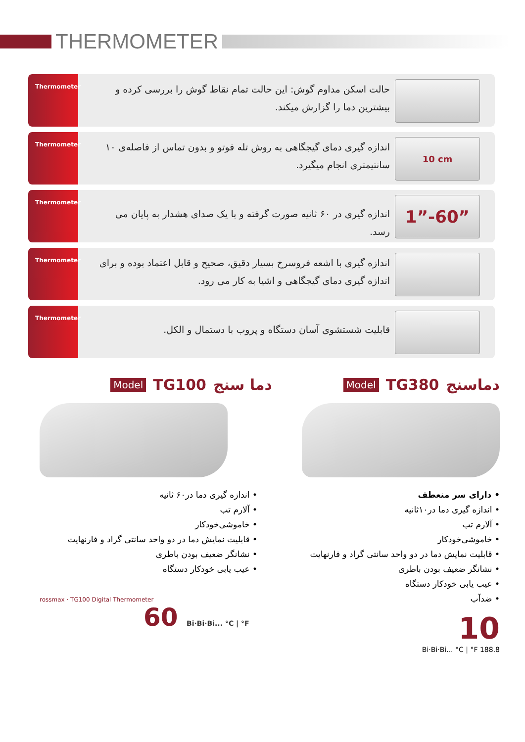THERMOMETER
Thermometer
حالت اسکن مداوم گوش: این حالت تمام نقاط گوش را بررسی کرده و بیشترین دما را گزارش میکند.
Thermometer
اندازه گیری دمای گیجگاهی به روش تله فوتو و بدون تماس از فاصله‌ی ۱۰ سانتیمتری انجام میگیرد.
10 cm
Thermometer
اندازه گیری در ۶۰ ثانیه صورت گرفته و با یک صدای هشدار به پایان می رسد.
1”-60”
Thermometer
اندازه گیری با اشعه فروسرخ بسیار دقیق، صحیح و قابل اعتماد بوده و برای اندازه گیری دمای گیجگاهی و اشیا به کار می رود.
Thermometer
قابلیت شستشوی آسان دستگاه و پروب با دستمال و الکل.
دماسنج TG380 Model
• دارای سر منعطف
• اندازه گیری دما در۱۰ثانیه
• آلارم تب
• خاموشی‌خودکار
• قابلیت نمایش دما در دو واحد سانتی گراد و فارنهایت
• نشانگر ضعیف بودن باطری
• عیب یابی خودکار دستگاه
• ضدآب
10
Bi·Bi·Bi... °C | °F 188.8
دما سنج TG100 Model
• اندازه گیری دما در۶۰ ثانیه
• آلارم تب
• خاموشی‌خودکار
• قابلیت نمایش دما در دو واحد سانتی گراد و فارنهایت
• نشانگر ضعیف بودن باطری
• عیب یابی خودکار دستگاه
rossmax · TG100 Digital Thermometer
60 Bi·Bi·Bi... °C | °F